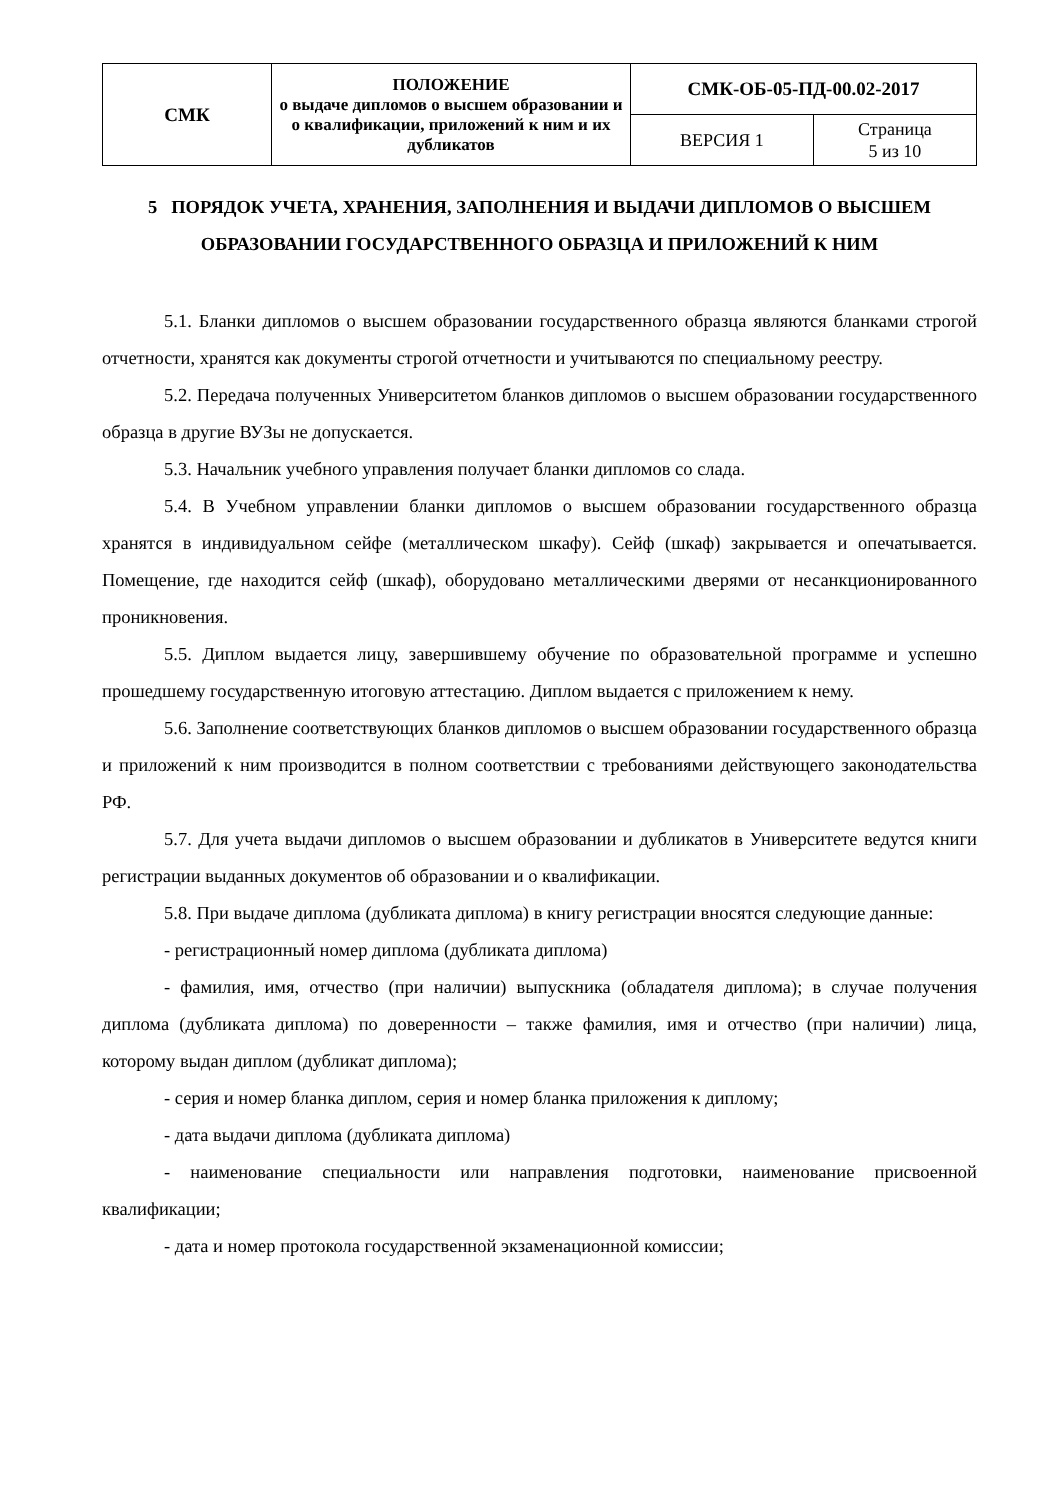| СМК | ПОЛОЖЕНИЕ о выдаче дипломов о высшем образовании и о квалификации, приложений к ним и их дубликатов | СМК-ОБ-05-ПД-00.02-2017 | |
| | | ВЕРСИЯ 1 | Страница 5 из 10 |
5 ПОРЯДОК УЧЕТА, ХРАНЕНИЯ, ЗАПОЛНЕНИЯ И ВЫДАЧИ ДИПЛОМОВ О ВЫСШЕМ ОБРАЗОВАНИИ ГОСУДАРСТВЕННОГО ОБРАЗЦА И ПРИЛОЖЕНИЙ К НИМ
5.1. Бланки дипломов о высшем образовании государственного образца являются бланками строгой отчетности, хранятся как документы строгой отчетности и учитываются по специальному реестру.
5.2. Передача полученных Университетом бланков дипломов о высшем образовании государственного образца в другие ВУЗы не допускается.
5.3. Начальник учебного управления получает бланки дипломов со слада.
5.4. В Учебном управлении бланки дипломов о высшем образовании государственного образца хранятся в индивидуальном сейфе (металлическом шкафу). Сейф (шкаф) закрывается и опечатывается. Помещение, где находится сейф (шкаф), оборудовано металлическими дверями от несанкционированного проникновения.
5.5. Диплом выдается лицу, завершившему обучение по образовательной программе и успешно прошедшему государственную итоговую аттестацию. Диплом выдается с приложением к нему.
5.6. Заполнение соответствующих бланков дипломов о высшем образовании государственного образца и приложений к ним производится в полном соответствии с требованиями действующего законодательства РФ.
5.7. Для учета выдачи дипломов о высшем образовании и дубликатов в Университете ведутся книги регистрации выданных документов об образовании и о квалификации.
5.8. При выдаче диплома (дубликата диплома) в книгу регистрации вносятся следующие данные:
- регистрационный номер диплома (дубликата диплома)
- фамилия, имя, отчество (при наличии) выпускника (обладателя диплома); в случае получения диплома (дубликата диплома) по доверенности – также фамилия, имя и отчество (при наличии) лица, которому выдан диплом (дубликат диплома);
- серия и номер бланка диплом, серия и номер бланка приложения к диплому;
- дата выдачи диплома (дубликата диплома)
- наименование специальности или направления подготовки, наименование присвоенной квалификации;
- дата и номер протокола государственной экзаменационной комиссии;